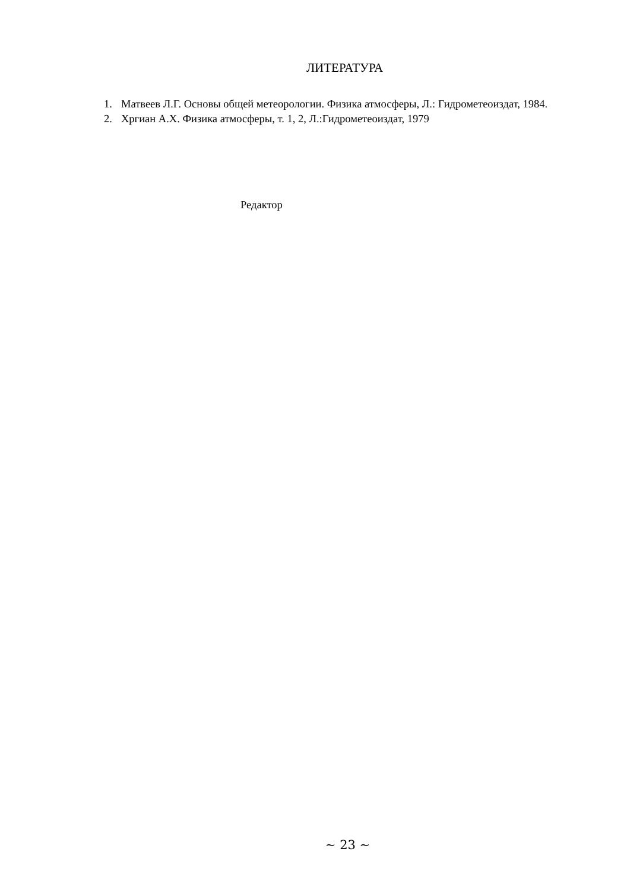ЛИТЕРАТУРА
1. Матвеев Л.Г. Основы общей метеорологии. Физика атмосферы, Л.: Гидрометеоиздат, 1984.
2. Хргиан А.Х. Физика атмосферы, т. 1, 2, Л.:Гидрометеоиздат, 1979
Редактор
~ 23 ~